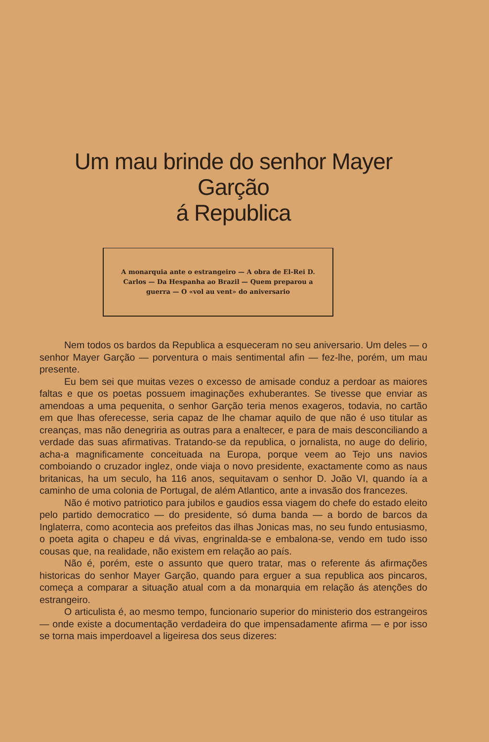Um mau brinde do senhor Mayer Garção
á Republica
A monarquia ante o estrangeiro — A obra de El-Rei D. Carlos — Da Hespanha ao Brazil — Quem preparou a guerra — O «vol au vent» do aniversario
Nem todos os bardos da Republica a esqueceram no seu aniversario. Um deles — o senhor Mayer Garção — porventura o mais sentimental afin — fez-lhe, porém, um mau presente.
Eu bem sei que muitas vezes o excesso de amisade conduz a perdoar as maiores faltas e que os poetas possuem imaginações exhuberantes. Se tivesse que enviar as amendoas a uma pequenita, o senhor Garção teria menos exageros, todavia, no cartão em que lhas oferecesse, seria capaz de lhe chamar aquilo de que não é uso titular as creanças, mas não denegriria as outras para a enaltecer, e para de mais desconciliando a verdade das suas afirmativas. Tratando-se da republica, o jornalista, no auge do delirio, acha-a magnificamente conceituada na Europa, porque veem ao Tejo uns navios comboiando o cruzador inglez, onde viaja o novo presidente, exactamente como as naus britanicas, ha um seculo, ha 116 anos, sequitavam o senhor D. João VI, quando ía a caminho de uma colonia de Portugal, de além Atlantico, ante a invasão dos francezes.
Não é motivo patriotico para jubilos e gaudios essa viagem do chefe do estado eleito pelo partido democratico — do presidente, só duma banda — a bordo de barcos da Inglaterra, como acontecia aos prefeitos das ilhas Jonicas mas, no seu fundo entusiasmo, o poeta agita o chapeu e dá vivas, engrinalda-se e embalona-se, vendo em tudo isso cousas que, na realidade, não existem em relação ao país.
Não é, porém, este o assunto que quero tratar, mas o referente ás afirmações historicas do senhor Mayer Garção, quando para erguer a sua republica aos pincaros, começa a comparar a situação atual com a da monarquia em relação ás atenções do estrangeiro.
O articulista é, ao mesmo tempo, funcionario superior do ministerio dos estrangeiros — onde existe a documentação verdadeira do que impensadamente afirma — e por isso se torna mais imperdoavel a ligeiresa dos seus dizeres: